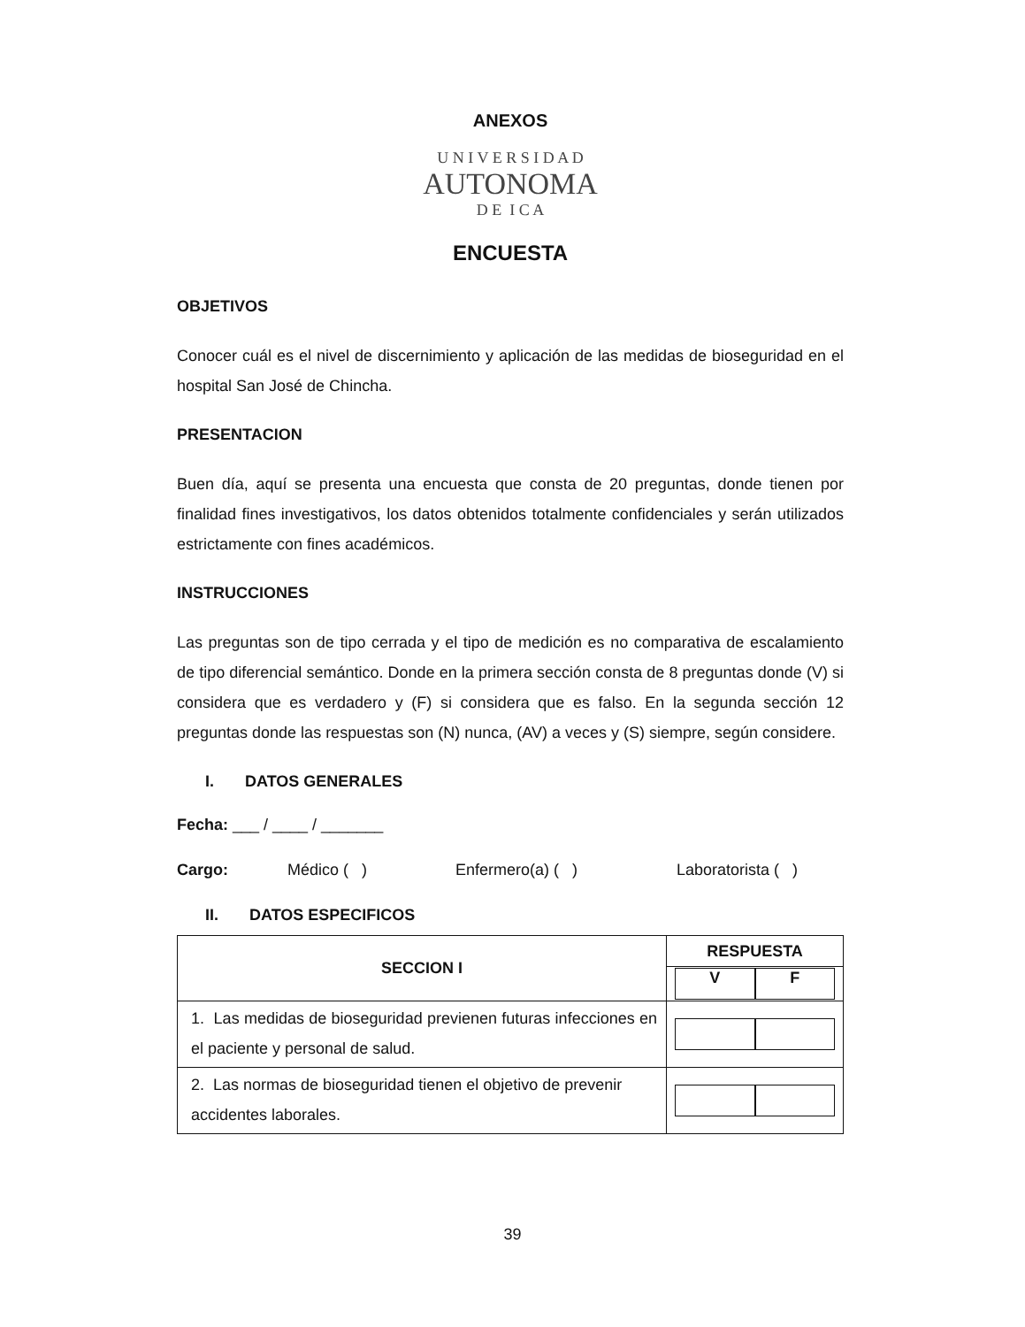ANEXOS
U N I V E R S I D A D
AUTONOMA
D E I C A
ENCUESTA
OBJETIVOS
Conocer cuál es el nivel de discernimiento y aplicación de las medidas de bioseguridad en el hospital San José de Chincha.
PRESENTACION
Buen día, aquí se presenta una encuesta que consta de 20 preguntas, donde tienen por finalidad fines investigativos, los datos obtenidos totalmente confidenciales y serán utilizados estrictamente con fines académicos.
INSTRUCCIONES
Las preguntas son de tipo cerrada y el tipo de medición es no comparativa de escalamiento de tipo diferencial semántico. Donde en la primera sección consta de 8 preguntas donde (V) si considera que es verdadero y (F) si considera que es falso. En la segunda sección 12 preguntas donde las respuestas son (N) nunca, (AV) a veces y (S) siempre, según considere.
I. DATOS GENERALES
Fecha: ___ / ____ / _______
Cargo: Médico ( ) Enfermero(a) ( ) Laboratorista ( )
II. DATOS ESPECIFICOS
| SECCION I | RESPUESTA |
| --- | --- |
| | V F |
| 1. Las medidas de bioseguridad previenen futuras infecciones en el paciente y personal de salud. | |
| 2. Las normas de bioseguridad tienen el objetivo de prevenir accidentes laborales. | |
39